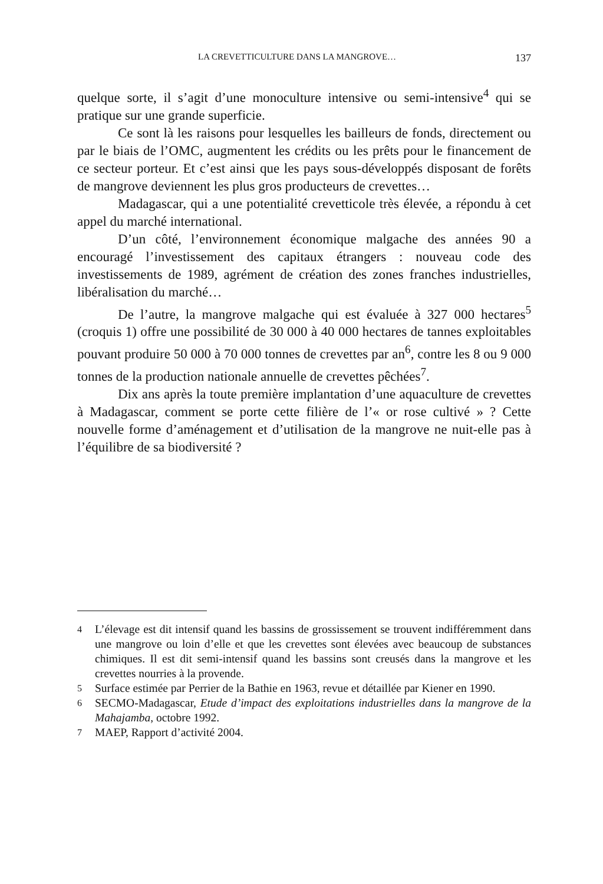LA CREVETTICULTURE DANS LA MANGROVE… 137
quelque sorte, il s’agit d’une monoculture intensive ou semi-intensive<sup>4</sup> qui se pratique sur une grande superficie.
Ce sont là les raisons pour lesquelles les bailleurs de fonds, directement ou par le biais de l’OMC, augmentent les crédits ou les prêts pour le financement de ce secteur porteur. Et c’est ainsi que les pays sous-développés disposant de forêts de mangrove deviennent les plus gros producteurs de crevettes…
Madagascar, qui a une potentialité crevetticole très élevée, a répondu à cet appel du marché international.
D’un côté, l’environnement économique malgache des années 90 a encouragé l’investissement des capitaux étrangers : nouveau code des investissements de 1989, agrément de création des zones franches industrielles, libéralisation du marché…
De l’autre, la mangrove malgache qui est évaluée à 327 000 hectares<sup>5</sup> (croquis 1) offre une possibilité de 30 000 à 40 000 hectares de tannes exploitables pouvant produire 50 000 à 70 000 tonnes de crevettes par an<sup>6</sup>, contre les 8 ou 9 000 tonnes de la production nationale annuelle de crevettes pêchées<sup>7</sup>.
Dix ans après la toute première implantation d’une aquaculture de crevettes à Madagascar, comment se porte cette filière de l’« or rose cultivé » ? Cette nouvelle forme d’aménagement et d’utilisation de la mangrove ne nuit-elle pas à l’équilibre de sa biodiversité ?
4 L’élevage est dit intensif quand les bassins de grossissement se trouvent indifféremment dans une mangrove ou loin d’elle et que les crevettes sont élevées avec beaucoup de substances chimiques. Il est dit semi-intensif quand les bassins sont creusés dans la mangrove et les crevettes nourries à la provende.
5 Surface estimée par Perrier de la Bathie en 1963, revue et détaillée par Kiener en 1990.
6 SECMO-Madagascar, Etude d’impact des exploitations industrielles dans la mangrove de la Mahajamba, octobre 1992.
7 MAEP, Rapport d’activité 2004.